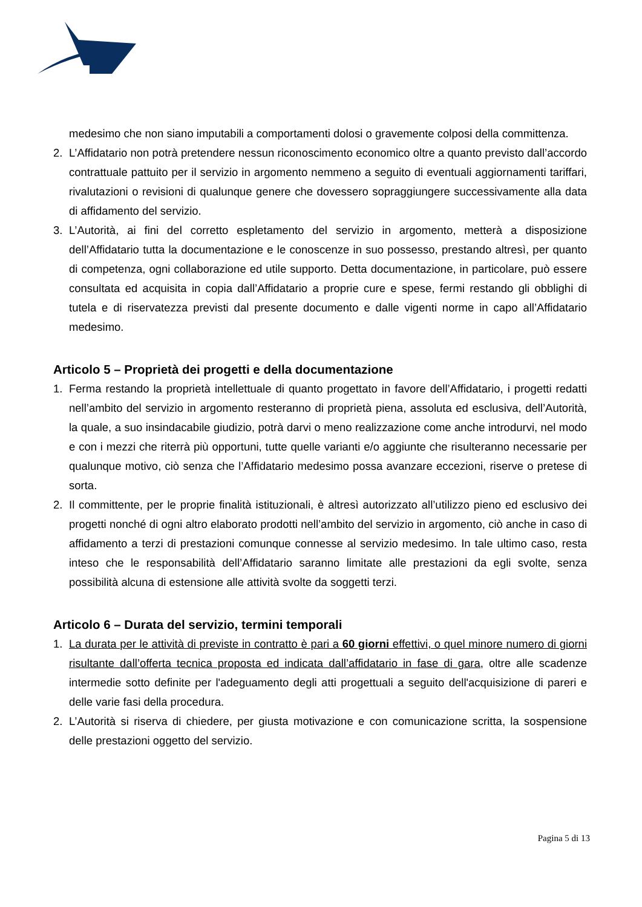medesimo che non siano imputabili a comportamenti dolosi o gravemente colposi della committenza.
2. L’Affidatario non potrà pretendere nessun riconoscimento economico oltre a quanto previsto dall’accordo contrattuale pattuito per il servizio in argomento nemmeno a seguito di eventuali aggiornamenti tariffari, rivalutazioni o revisioni di qualunque genere che dovessero sopraggiungere successivamente alla data di affidamento del servizio.
3. L’Autorità, ai fini del corretto espletamento del servizio in argomento, metterà a disposizione dell’Affidatario tutta la documentazione e le conoscenze in suo possesso, prestando altresì, per quanto di competenza, ogni collaborazione ed utile supporto. Detta documentazione, in particolare, può essere consultata ed acquisita in copia dall’Affidatario a proprie cure e spese, fermi restando gli obblighi di tutela e di riservatezza previsti dal presente documento e dalle vigenti norme in capo all’Affidatario medesimo.
Articolo 5 – Proprietà dei progetti e della documentazione
1. Ferma restando la proprietà intellettuale di quanto progettato in favore dell’Affidatario, i progetti redatti nell’ambito del servizio in argomento resteranno di proprietà piena, assoluta ed esclusiva, dell’Autorità, la quale, a suo insindacabile giudizio, potrà darvi o meno realizzazione come anche introdurvi, nel modo e con i mezzi che riterrà più opportuni, tutte quelle varianti e/o aggiunte che risulteranno necessarie per qualunque motivo, ciò senza che l’Affidatario medesimo possa avanzare eccezioni, riserve o pretese di sorta.
2. Il committente, per le proprie finalità istituzionali, è altresì autorizzato all’utilizzo pieno ed esclusivo dei progetti nonché di ogni altro elaborato prodotti nell’ambito del servizio in argomento, ciò anche in caso di affidamento a terzi di prestazioni comunque connesse al servizio medesimo. In tale ultimo caso, resta inteso che le responsabilità dell’Affidatario saranno limitate alle prestazioni da egli svolte, senza possibilità alcuna di estensione alle attività svolte da soggetti terzi.
Articolo 6 – Durata del servizio, termini temporali
1. La durata per le attività di previste in contratto è pari a 60 giorni effettivi, o quel minore numero di giorni risultante dall’offerta tecnica proposta ed indicata dall’affidatario in fase di gara, oltre alle scadenze intermedie sotto definite per l'adeguamento degli atti progettuali a seguito dell'acquisizione di pareri e delle varie fasi della procedura.
2. L’Autorità si riserva di chiedere, per giusta motivazione e con comunicazione scritta, la sospensione delle prestazioni oggetto del servizio.
Pagina 5 di 13